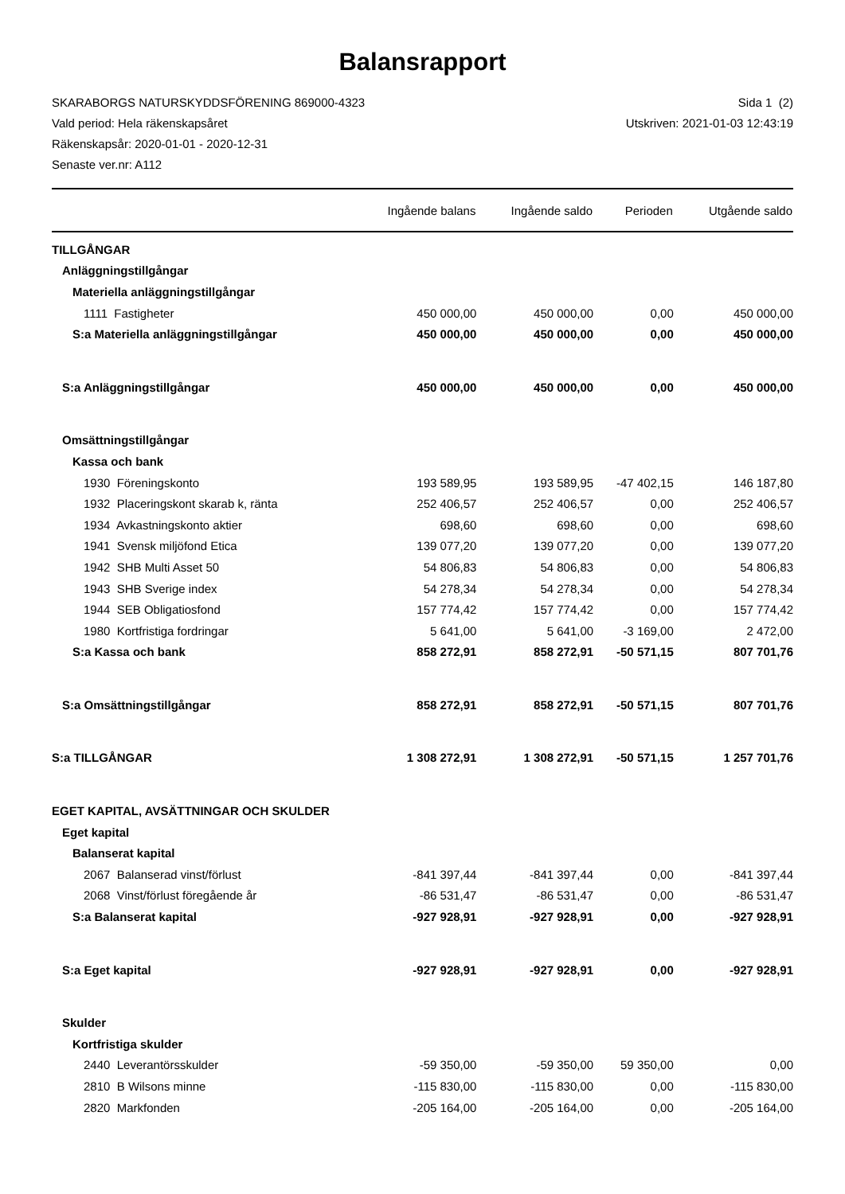Balansrapport
SKARABORGS NATURSKYDDSFÖRENING 869000-4323 Sida 1 (2)
Vald period: Hela räkenskapsåret Utskriven: 2021-01-03 12:43:19
Räkenskapsår: 2020-01-01 - 2020-12-31
Senaste ver.nr: A112
| | Ingående balans | Ingående saldo | Perioden | Utgående saldo |
| --- | --- | --- | --- | --- |
| TILLGÅNGAR | | | | |
| Anläggningstillgångar | | | | |
| Materiella anläggningstillgångar | | | | |
| 1111 Fastigheter | 450 000,00 | 450 000,00 | 0,00 | 450 000,00 |
| S:a Materiella anläggningstillgångar | 450 000,00 | 450 000,00 | 0,00 | 450 000,00 |
| S:a Anläggningstillgångar | 450 000,00 | 450 000,00 | 0,00 | 450 000,00 |
| Omsättningstillgångar | | | | |
| Kassa och bank | | | | |
| 1930 Föreningskonto | 193 589,95 | 193 589,95 | -47 402,15 | 146 187,80 |
| 1932 Placeringskont skarab k, ränta | 252 406,57 | 252 406,57 | 0,00 | 252 406,57 |
| 1934 Avkastningskonto aktier | 698,60 | 698,60 | 0,00 | 698,60 |
| 1941 Svensk miljöfond Etica | 139 077,20 | 139 077,20 | 0,00 | 139 077,20 |
| 1942 SHB Multi Asset 50 | 54 806,83 | 54 806,83 | 0,00 | 54 806,83 |
| 1943 SHB Sverige index | 54 278,34 | 54 278,34 | 0,00 | 54 278,34 |
| 1944 SEB Obligatiosfond | 157 774,42 | 157 774,42 | 0,00 | 157 774,42 |
| 1980 Kortfristiga fordringar | 5 641,00 | 5 641,00 | -3 169,00 | 2 472,00 |
| S:a Kassa och bank | 858 272,91 | 858 272,91 | -50 571,15 | 807 701,76 |
| S:a Omsättningstillgångar | 858 272,91 | 858 272,91 | -50 571,15 | 807 701,76 |
| S:a TILLGÅNGAR | 1 308 272,91 | 1 308 272,91 | -50 571,15 | 1 257 701,76 |
| EGET KAPITAL, AVSÄTTNINGAR OCH SKULDER | | | | |
| Eget kapital | | | | |
| Balanserat kapital | | | | |
| 2067 Balanserad vinst/förlust | -841 397,44 | -841 397,44 | 0,00 | -841 397,44 |
| 2068 Vinst/förlust föregående år | -86 531,47 | -86 531,47 | 0,00 | -86 531,47 |
| S:a Balanserat kapital | -927 928,91 | -927 928,91 | 0,00 | -927 928,91 |
| S:a Eget kapital | -927 928,91 | -927 928,91 | 0,00 | -927 928,91 |
| Skulder | | | | |
| Kortfristiga skulder | | | | |
| 2440 Leverantörsskulder | -59 350,00 | -59 350,00 | 59 350,00 | 0,00 |
| 2810 B Wilsons minne | -115 830,00 | -115 830,00 | 0,00 | -115 830,00 |
| 2820 Markfonden | -205 164,00 | -205 164,00 | 0,00 | -205 164,00 |